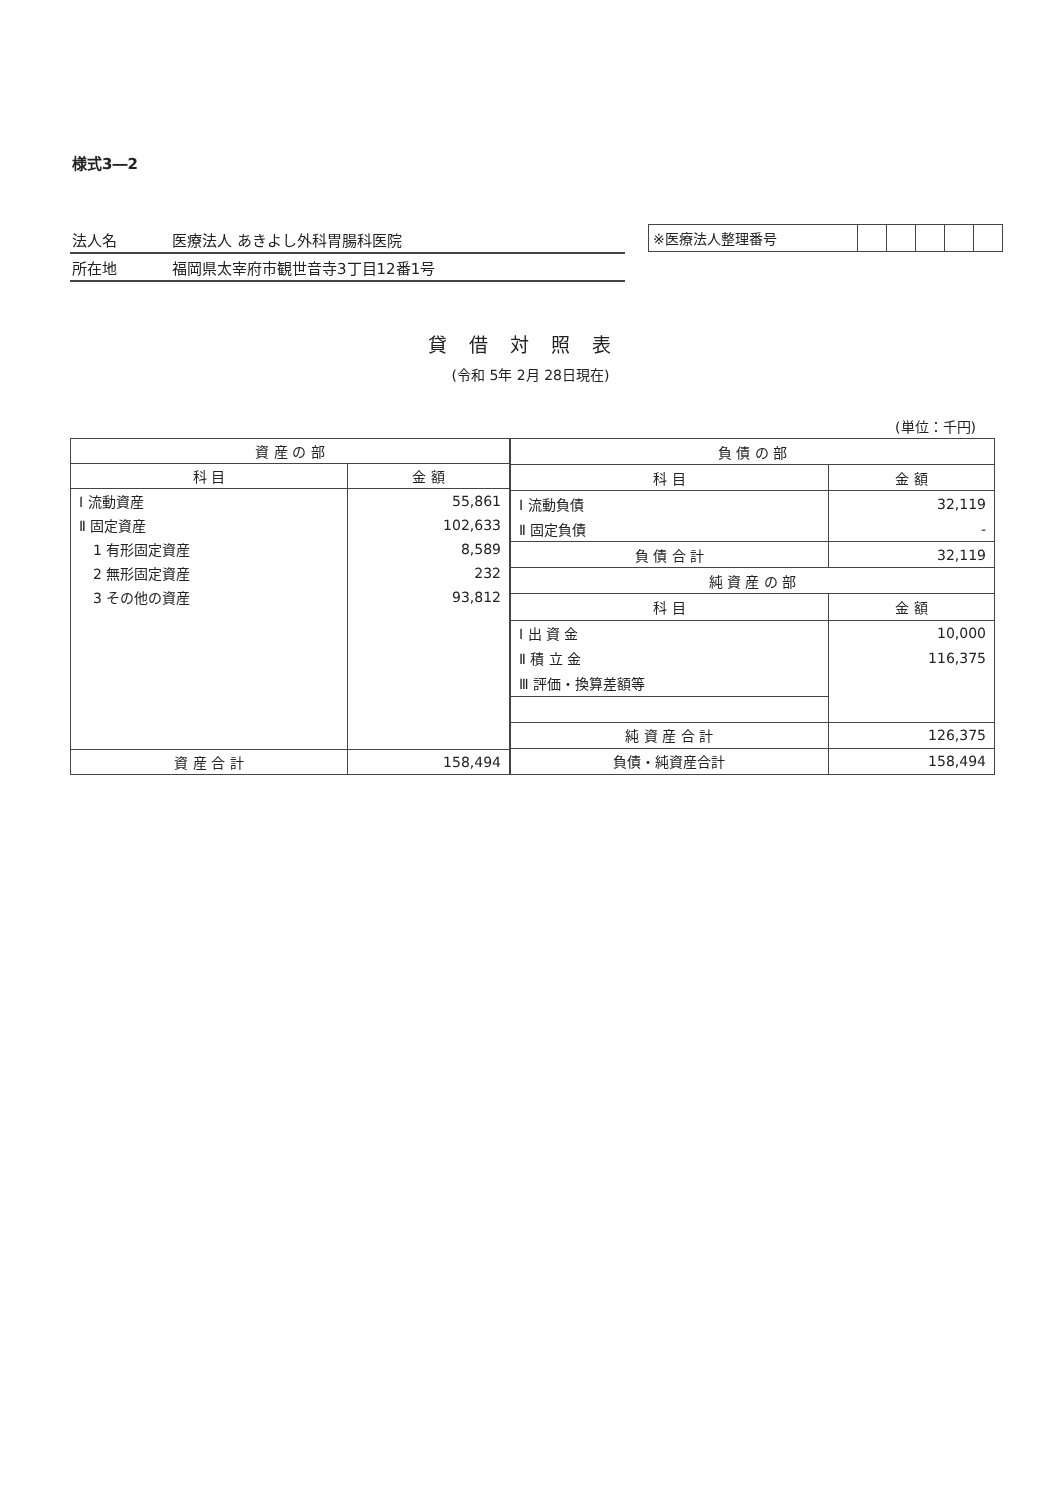様式3―2
法人名 医療法人 あきよし外科胃腸科医院
所在地 福岡県太宰府市観世音寺3丁目12番1号
| ※医療法人整理番号 | | | | | |
貸借対照表
(令和 5年 2月 28日現在)
(単位：千円)
| 資 産 の 部 | |
| --- | --- |
| 科 目 | 金 額 |
| Ⅰ 流動資産 | 55,861 |
| Ⅱ 固定資産 | 102,633 |
| 1 有形固定資産 | 8,589 |
| 2 無形固定資産 | 232 |
| 3 その他の資産 | 93,812 |
| 資 産 合 計 | 158,494 |
| 負 債 の 部 | |
| --- | --- |
| 科 目 | 金 額 |
| Ⅰ 流動負債 | 32,119 |
| Ⅱ 固定負債 | - |
| 負 債 合 計 | 32,119 |
| 純 資 産 の 部 | |
| 科 目 | 金 額 |
| Ⅰ 出 資 金 | 10,000 |
| Ⅱ 積 立 金 | 116,375 |
| Ⅲ 評価・換算差額等 | |
| 純 資 産 合 計 | 126,375 |
| 負債・純資産合計 | 158,494 |